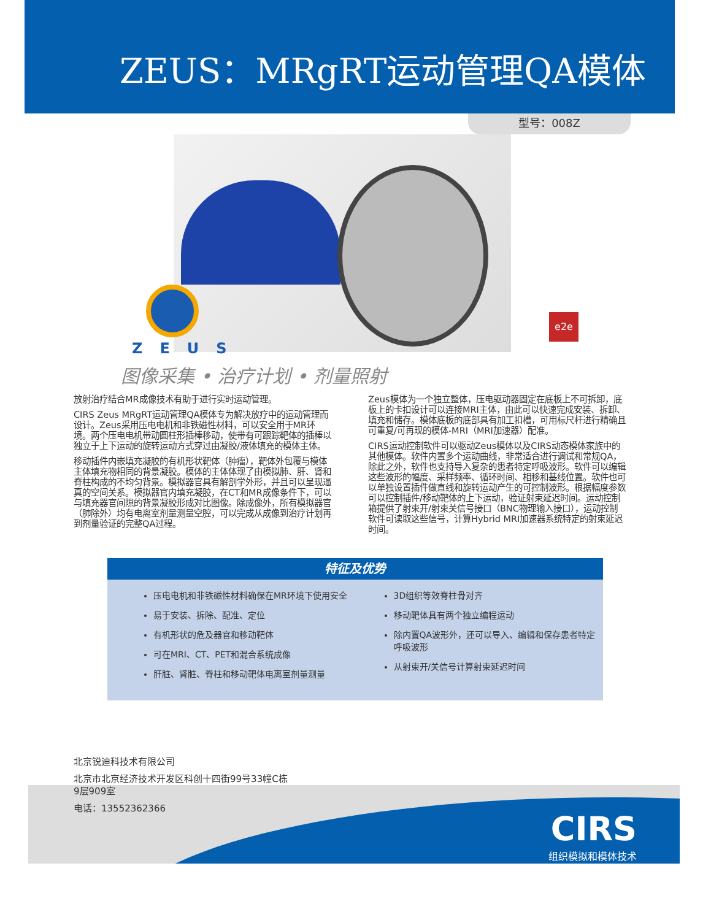ZEUS：MRgRT运动管理QA模体
型号：008Z
ZEUS
e2e
图像采集 • 治疗计划 • 剂量照射
放射治疗结合MR成像技术有助于进行实时运动管理。
CIRS Zeus MRgRT运动管理QA模体专为解决放疗中的运动管理而设计。Zeus采用压电电机和非铁磁性材料，可以安全用于MR环境。两个压电电机带动圆柱形插棒移动，使带有可跟踪靶体的插棒以独立于上下运动的旋转运动方式穿过由凝胶/液体填充的模体主体。
移动插件内嵌填充凝胶的有机形状靶体（肿瘤），靶体外包覆与模体主体填充物相同的背景凝胶。模体的主体体现了由模拟肺、肝、肾和脊柱构成的不均匀背景。模拟器官具有解剖学外形，并且可以呈现逼真的空间关系。模拟器官内填充凝胶，在CT和MR成像条件下，可以与填充器官间隙的背景凝胶形成对比图像。除成像外，所有模拟器官（肺除外）均有电离室剂量测量空腔，可以完成从成像到治疗计划再到剂量验证的完整QA过程。
Zeus模体为一个独立整体，压电驱动器固定在底板上不可拆卸，底板上的卡扣设计可以连接MRI主体，由此可以快速完成安装、拆卸、填充和储存。模体底板的底部具有加工扣槽，可用标尺杆进行精确且可重复/可再现的模体-MRI（MRI加速器）配准。
CIRS运动控制软件可以驱动Zeus模体以及CIRS动态模体家族中的其他模体。软件内置多个运动曲线，非常适合进行调试和常规QA，除此之外，软件也支持导入复杂的患者特定呼吸波形。软件可以编辑这些波形的幅度、采样频率、循环时间、相移和基线位置。软件也可以单独设置插件做直线和旋转运动产生的可控制波形。根据幅度参数可以控制插件/移动靶体的上下运动，验证射束延迟时间。运动控制箱提供了射束开/射束关信号接口（BNC物理输入接口），运动控制软件可读取这些信号，计算Hybrid MRI加速器系统特定的射束延迟时间。
特征及优势
压电电机和非铁磁性材料确保在MR环境下使用安全
易于安装、拆除、配准、定位
有机形状的危及器官和移动靶体
可在MRI、CT、PET和混合系统成像
肝脏、肾脏、脊柱和移动靶体电离室剂量测量
3D组织等效脊柱骨对齐
移动靶体具有两个独立编程运动
除内置QA波形外，还可以导入、编辑和保存患者特定呼吸波形
从射束开/关信号计算射束延迟时间
北京锐迪科技术有限公司
北京市北京经济技术开发区科创十四街99号33幢C栋
9层909室
电话：13552362366
CIRS
组织模拟和模体技术